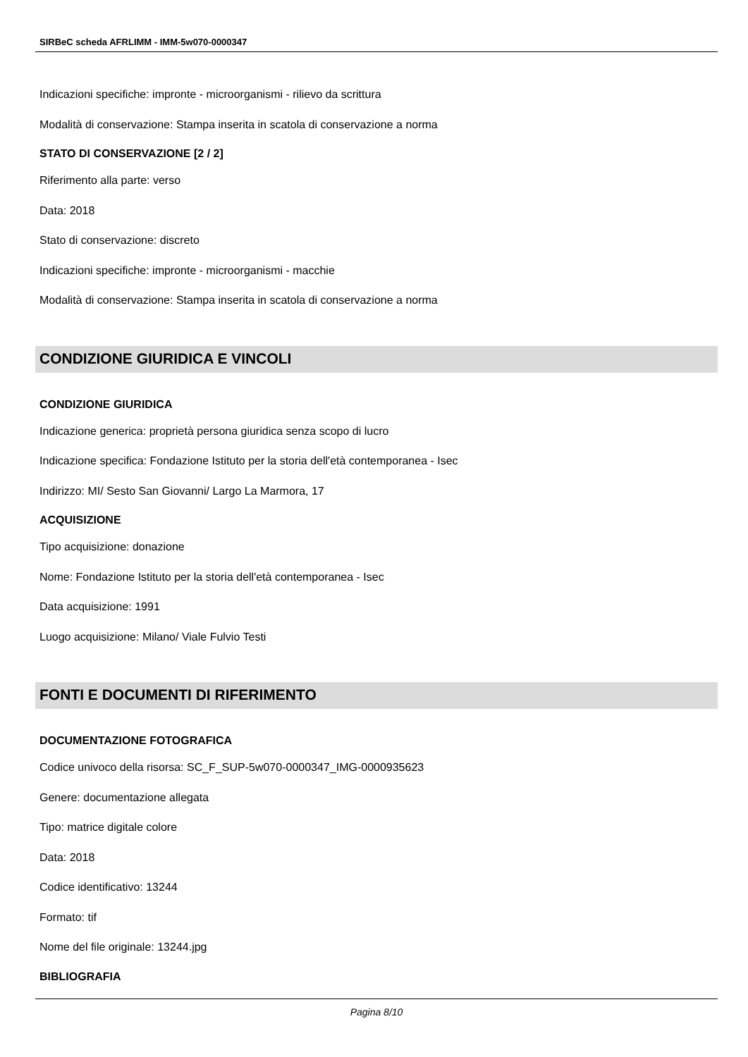SIRBeC scheda AFRLIMM - IMM-5w070-0000347
Indicazioni specifiche: impronte - microorganismi - rilievo da scrittura
Modalità di conservazione: Stampa inserita in scatola di conservazione a norma
STATO DI CONSERVAZIONE [2 / 2]
Riferimento alla parte: verso
Data: 2018
Stato di conservazione: discreto
Indicazioni specifiche: impronte - microorganismi - macchie
Modalità di conservazione: Stampa inserita in scatola di conservazione a norma
CONDIZIONE GIURIDICA E VINCOLI
CONDIZIONE GIURIDICA
Indicazione generica: proprietà persona giuridica senza scopo di lucro
Indicazione specifica: Fondazione Istituto per la storia dell'età contemporanea - Isec
Indirizzo: MI/ Sesto San Giovanni/ Largo La Marmora, 17
ACQUISIZIONE
Tipo acquisizione: donazione
Nome: Fondazione Istituto per la storia dell'età contemporanea - Isec
Data acquisizione: 1991
Luogo acquisizione: Milano/ Viale Fulvio Testi
FONTI E DOCUMENTI DI RIFERIMENTO
DOCUMENTAZIONE FOTOGRAFICA
Codice univoco della risorsa: SC_F_SUP-5w070-0000347_IMG-0000935623
Genere: documentazione allegata
Tipo: matrice digitale colore
Data: 2018
Codice identificativo: 13244
Formato: tif
Nome del file originale: 13244.jpg
BIBLIOGRAFIA
Pagina 8/10